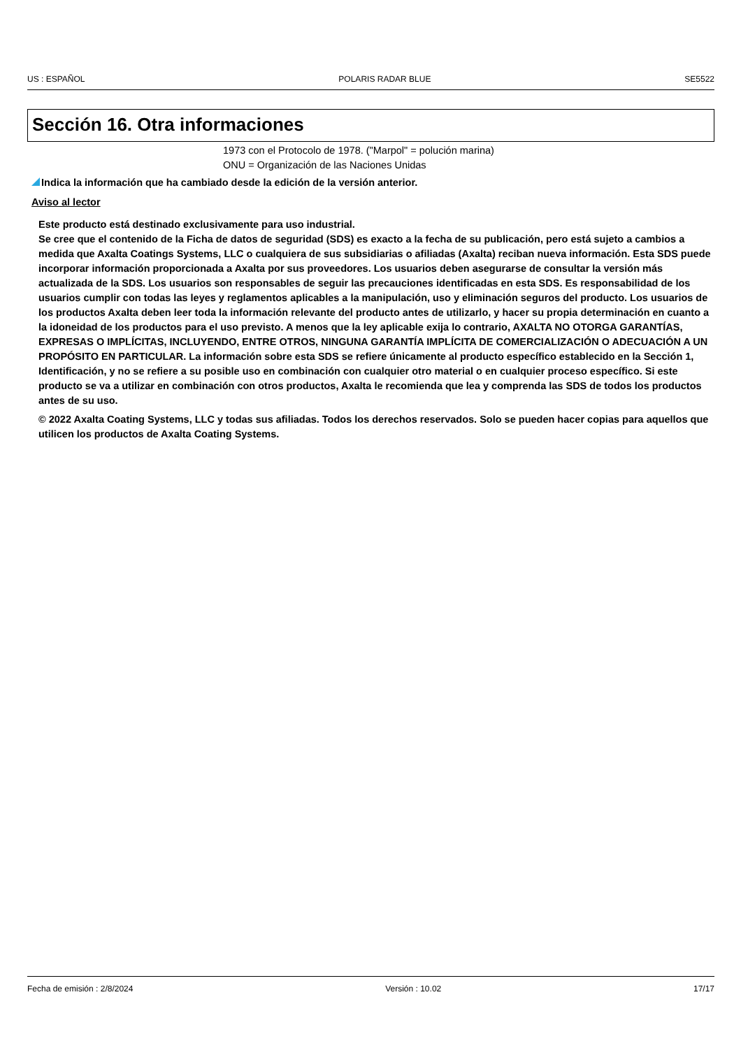US : ESPAÑOL POLARIS RADAR BLUE SE5522
Sección 16. Otra informaciones
1973 con el Protocolo de 1978. ("Marpol" = polución marina)
ONU = Organización de las Naciones Unidas
Indica la información que ha cambiado desde la edición de la versión anterior.
Aviso al lector
Este producto está destinado exclusivamente para uso industrial.
Se cree que el contenido de la Ficha de datos de seguridad (SDS) es exacto a la fecha de su publicación, pero está sujeto a cambios a medida que Axalta Coatings Systems, LLC o cualquiera de sus subsidiarias o afiliadas (Axalta) reciban nueva información. Esta SDS puede incorporar información proporcionada a Axalta por sus proveedores. Los usuarios deben asegurarse de consultar la versión más actualizada de la SDS. Los usuarios son responsables de seguir las precauciones identificadas en esta SDS. Es responsabilidad de los usuarios cumplir con todas las leyes y reglamentos aplicables a la manipulación, uso y eliminación seguros del producto. Los usuarios de los productos Axalta deben leer toda la información relevante del producto antes de utilizarlo, y hacer su propia determinación en cuanto a la idoneidad de los productos para el uso previsto. A menos que la ley aplicable exija lo contrario, AXALTA NO OTORGA GARANTÍAS, EXPRESAS O IMPLÍCITAS, INCLUYENDO, ENTRE OTROS, NINGUNA GARANTÍA IMPLÍCITA DE COMERCIALIZACIÓN O ADECUACIÓN A UN PROPÓSITO EN PARTICULAR. La información sobre esta SDS se refiere únicamente al producto específico establecido en la Sección 1, Identificación, y no se refiere a su posible uso en combinación con cualquier otro material o en cualquier proceso específico. Si este producto se va a utilizar en combinación con otros productos, Axalta le recomienda que lea y comprenda las SDS de todos los productos antes de su uso.
© 2022 Axalta Coating Systems, LLC y todas sus afiliadas. Todos los derechos reservados. Solo se pueden hacer copias para aquellos que utilicen los productos de Axalta Coating Systems.
Fecha de emisión : 2/8/2024 Versión : 10.02 17/17